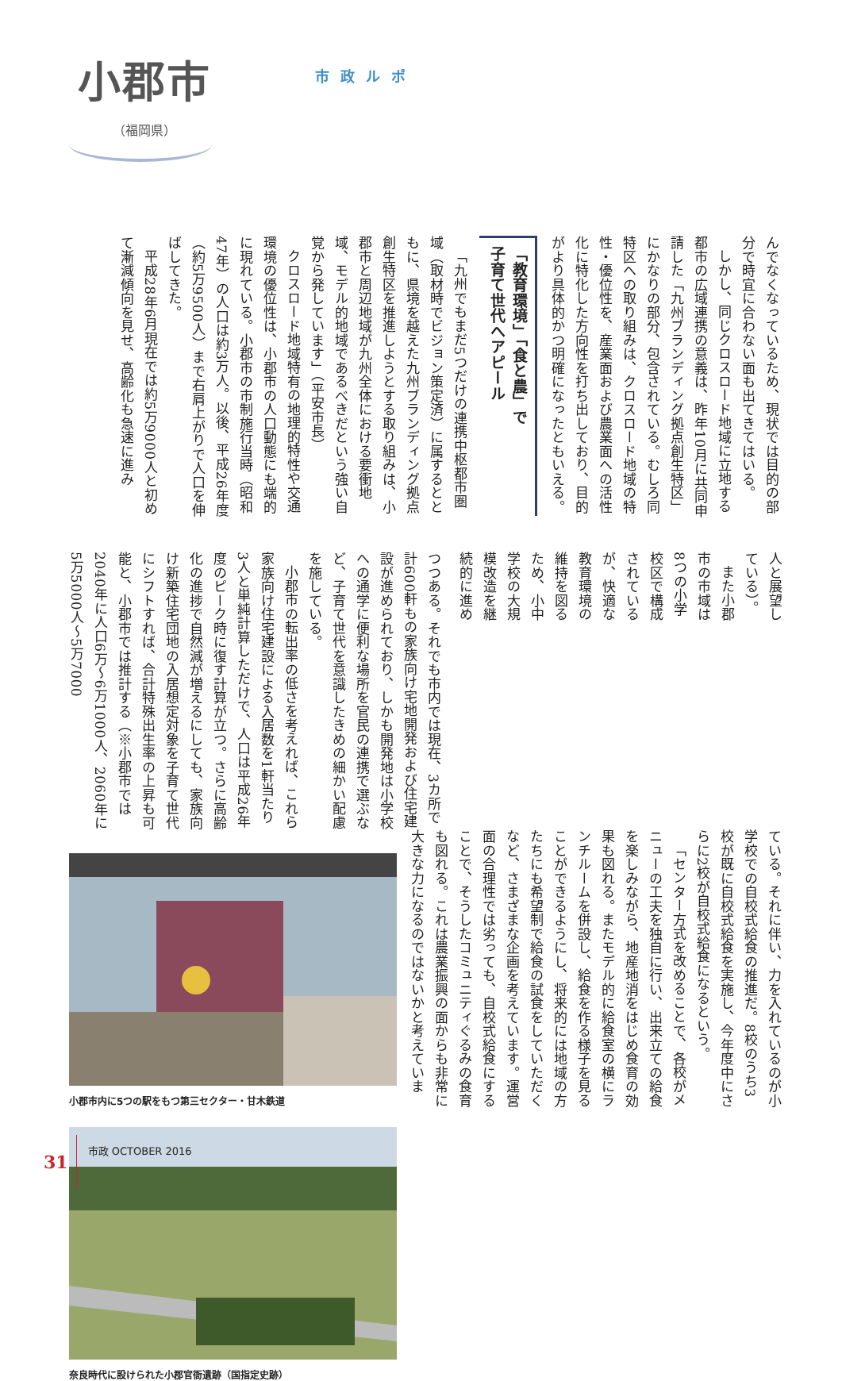小郡市
（福岡県）
市政ルポ
んでなくなっているため、現状では目的の部分で時宜に合わない面も出てきてはいる。
しかし、同じクロスロード地域に立地する都市の広域連携の意義は、昨年10月に共同申請した「九州ブランディング拠点創生特区」にかなりの部分、包含されている。むしろ同特区への取り組みは、クロスロード地域の特性・優位性を、産業面および農業面への活性化に特化した方向性を打ち出しており、目的がより具体的かつ明確になったともいえる。
「教育環境」「食と農」で
子育て世代へアピール
「九州でもまだ5つだけの連携中枢都市圏域（取材時でビジョン策定済）に属するとともに、県境を越えた九州ブランディング拠点創生特区を推進しようとする取り組みは、小郡市と周辺地域が九州全体における要衝地域、モデル的地域であるべきだという強い自覚から発しています」（平安市長）
クロスロード地域特有の地理的特性や交通環境の優位性は、小郡市の人口動態にも端的に現れている。小郡市の市制施行当時（昭和47年）の人口は約3万人。以後、平成26年度（約5万9500人）まで右肩上がりで人口を伸ばしてきた。
平成28年6月現在では約5万9000人と初めて漸減傾向を見せ、高齢化も急速に進み
つつある。それでも市内では現在、3カ所で計600軒もの家族向け宅地開発および住宅建設が進められており、しかも開発地は小学校への通学に便利な場所を官民の連携で選ぶなど、子育て世代を意識したきめの細かい配慮を施している。
小郡市の転出率の低さを考えれば、これら家族向け住宅建設による入居数を1軒当たり3人と単純計算しただけで、人口は平成26年度のピーク時に復す計算が立つ。さらに高齢化の進捗で自然減が増えるにしても、家族向け新築住宅団地の入居想定対象を子育て世代にシフトすれば、合計特殊出生率の上昇も可能と、小郡市では推計する（※小郡市では2040年に人口6万〜6万1000人、2060年に5万5000人〜5万7000
人と展望している）。
また小郡市の市域は8つの小学校区で構成されているが、快適な教育環境の維持を図るため、小中学校の大規模改造を継続的に進め
小郡市内に5つの駅をもつ第三セクター・甘木鉄道
奈良時代に設けられた小郡官衙遺跡（国指定史跡）
ている。それに伴い、力を入れているのが小学校での自校式給食の推進だ。8校のうち3校が既に自校式給食を実施し、今年度中にさらに2校が自校式給食になるという。
「センター方式を改めることで、各校がメニューの工夫を独自に行い、出来立ての給食を楽しみながら、地産地消をはじめ食育の効果も図れる。またモデル的に給食室の横にランチルームを併設し、給食を作る様子を見ることができるようにし、将来的には地域の方たちにも希望制で給食の試食をしていただくなど、さまざまな企画を考えています。運営面の合理性では劣っても、自校式給食にすることで、そうしたコミュニティぐるみの食育も図れる。これは農業振興の面からも非常に大きな力になるのではないかと考えていま
31 市政 OCTOBER 2016